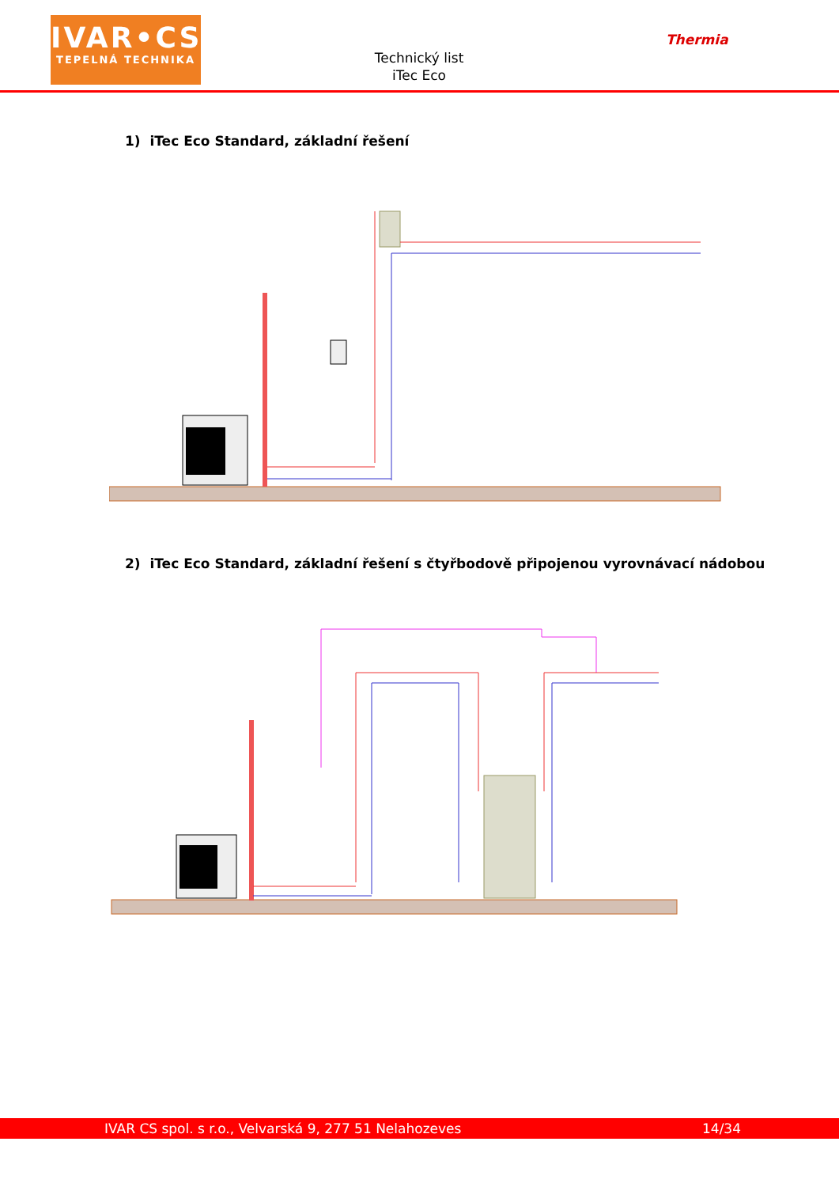IVAR•CS
TEPELNÁ TECHNIKA
Technický list
iTec Eco
Thermia
1) iTec Eco Standard, základní řešení
2) iTec Eco Standard, základní řešení s čtyřbodově připojenou vyrovnávací nádobou
IVAR CS spol. s r.o., Velvarská 9, 277 51 Nelahozeves 14/34